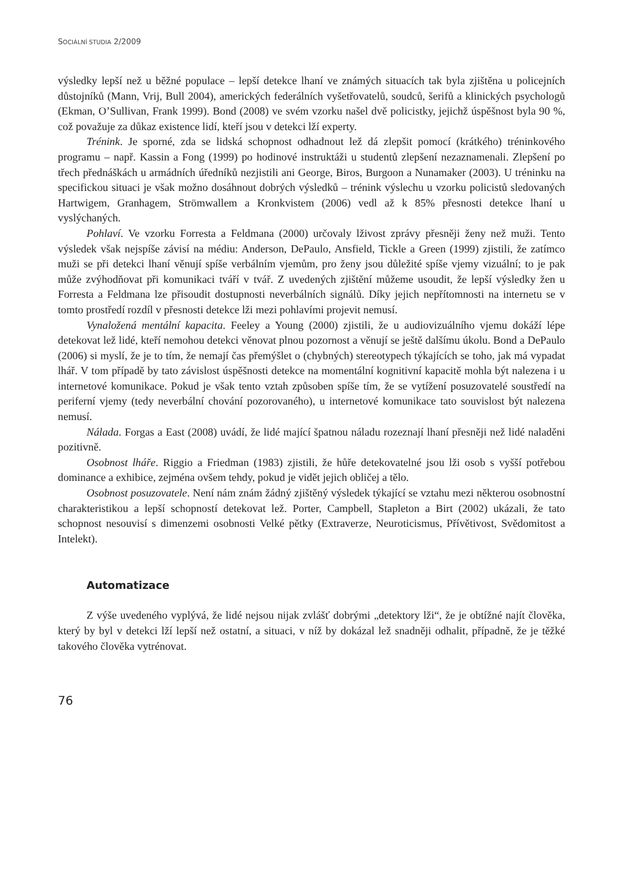SOCIÁLNÍ STUDIA 2/2009
výsledky lepší než u běžné populace – lepší detekce lhaní ve známých situacích tak byla zjiš­těna u policejních důstojníků (Mann, Vrij, Bull 2004), amerických federálních vyšetřovatelů, soudců, šerifů a klinických psychologů (Ekman, O’Sullivan, Frank 1999). Bond (2008) ve svém vzorku našel dvě policistky, jejichž úspěšnost byla 90 %, což považuje za důkaz exis­tence lidí, kteří jsou v detekci lží experty.
Trénink. Je sporné, zda se lidská schopnost odhadnout lež dá zlepšit pomocí (krátkého) tréninkového programu – např. Kassin a Fong (1999) po hodinové instruktáži u studentů zlepšení nezaznamenali. Zlepšení po třech přednáškách u armádních úředníků nezjistili ani George, Biros, Burgoon a Nunamaker (2003). U tréninku na specifickou situaci je však možno dosáhnout dobrých výsledků – trénink výslechu u vzorku policistů sledovaných Hartwigem, Granhagem, Strömwallem a Kronkvistem (2006) vedl až k 85% přesnosti detekce lhaní u vyslýchaných.
Pohlaví. Ve vzorku Forresta a Feldmana (2000) určovaly lživost zprávy přesněji ženy než muži. Tento výsledek však nejspíše závisí na médiu: Anderson, DePaulo, Ansfield, Tickle a Green (1999) zjistili, že zatímco muži se při detekci lhaní věnují spíše verbálním vjemům, pro ženy jsou důležité spíše vjemy vizuální; to je pak může zvýhodňovat při komunikaci tváří v tvář. Z uvedených zjištění můžeme usoudit, že lepší výsledky žen u Forresta a Feldmana lze přisoudit dostupnosti neverbálních signálů. Díky jejich nepřítomnosti na internetu se v tomto prostředí rozdíl v přesnosti detekce lži mezi pohlavími projevit nemusí.
Vynaložená mentální kapacita. Feeley a Young (2000) zjistili, že u audiovizuálního vjemu dokáží lépe detekovat lež lidé, kteří nemohou detekci věnovat plnou pozornost a věnují se ještě dalšímu úkolu. Bond a DePaulo (2006) si myslí, že je to tím, že nemají čas přemýš­let o (chybných) stereotypech týkajících se toho, jak má vypadat lhář. V tom případě by tato závislost úspěšnosti detekce na momentální kognitivní kapacitě mohla být nalezena i u inter­netové komunikace. Pokud je však tento vztah způsoben spíše tím, že se vytížení posuzovatelé soustředí na periferní vjemy (tedy neverbální chování pozorovaného), u internetové komuni­kace tato souvislost být nalezena nemusí.
Nálada. Forgas a East (2008) uvádí, že lidé mající špatnou náladu rozeznají lhaní přes­něji než lidé naladěni pozitivně.
Osobnost lháře. Riggio a Friedman (1983) zjistili, že hůře detekovatelné jsou lži osob s vyšší potřebou dominance a exhibice, zejména ovšem tehdy, pokud je vidět jejich obličej a tělo.
Osobnost posuzovatele. Není nám znám žádný zjištěný výsledek týkající se vztahu mezi některou osobnostní charakteristikou a lepší schopností detekovat lež. Porter, Campbell, Stapleton a Birt (2002) ukázali, že tato schopnost nesouvisí s dimenzemi osobnosti Velké pětky (Extraverze, Neuroticismus, Přívětivost, Svědomitost a Intelekt).
Automatizace
Z výše uvedeného vyplývá, že lidé nejsou nijak zvlášť dobrými „detektory lži“, že je obtížné najít člověka, který by byl v detekci lží lepší než ostatní, a situaci, v níž by dokázal lež snadněji odhalit, případně, že je těžké takového člověka vytrénovat.
76